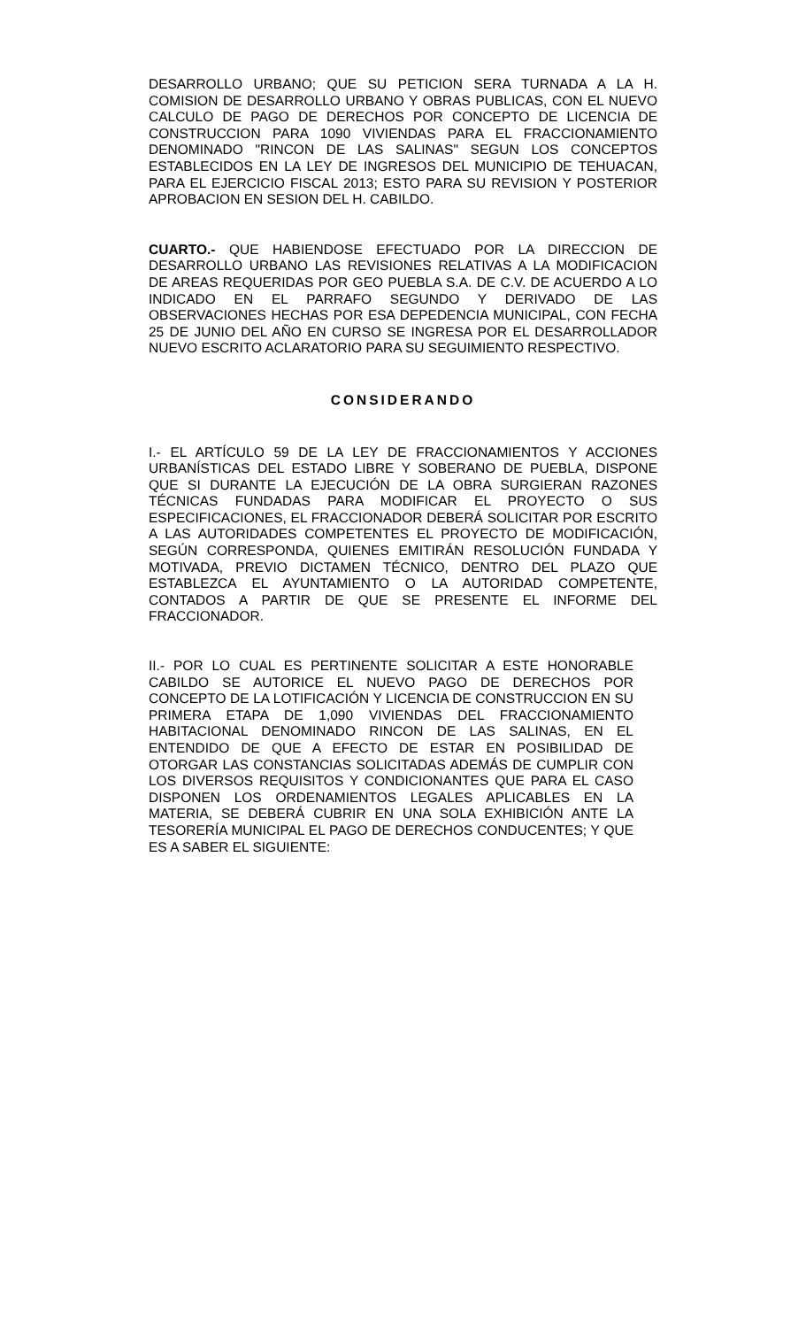DESARROLLO URBANO; QUE SU PETICION SERA TURNADA A LA H. COMISION DE DESARROLLO URBANO Y OBRAS PUBLICAS, CON EL NUEVO CALCULO DE PAGO DE DERECHOS POR CONCEPTO DE LICENCIA DE CONSTRUCCION PARA 1090 VIVIENDAS PARA EL FRACCIONAMIENTO DENOMINADO "RINCON DE LAS SALINAS" SEGUN LOS CONCEPTOS ESTABLECIDOS EN LA LEY DE INGRESOS DEL MUNICIPIO DE TEHUACAN, PARA EL EJERCICIO FISCAL 2013; ESTO PARA SU REVISION Y POSTERIOR APROBACION EN SESION DEL H. CABILDO.
CUARTO.- QUE HABIENDOSE EFECTUADO POR LA DIRECCION DE DESARROLLO URBANO LAS REVISIONES RELATIVAS A LA MODIFICACION DE AREAS REQUERIDAS POR GEO PUEBLA S.A. DE C.V. DE ACUERDO A LO INDICADO EN EL PARRAFO SEGUNDO Y DERIVADO DE LAS OBSERVACIONES HECHAS POR ESA DEPEDENCIA MUNICIPAL, CON FECHA 25 DE JUNIO DEL AÑO EN CURSO SE INGRESA POR EL DESARROLLADOR NUEVO ESCRITO ACLARATORIO PARA SU SEGUIMIENTO RESPECTIVO.
CONSIDERANDO
I.- EL ARTÍCULO 59 DE LA LEY DE FRACCIONAMIENTOS Y ACCIONES URBANÍSTICAS DEL ESTADO LIBRE Y SOBERANO DE PUEBLA, DISPONE QUE SI DURANTE LA EJECUCIÓN DE LA OBRA SURGIERAN RAZONES TÉCNICAS FUNDADAS PARA MODIFICAR EL PROYECTO O SUS ESPECIFICACIONES, EL FRACCIONADOR DEBERÁ SOLICITAR POR ESCRITO A LAS AUTORIDADES COMPETENTES EL PROYECTO DE MODIFICACIÓN, SEGÚN CORRESPONDA, QUIENES EMITIRÁN RESOLUCIÓN FUNDADA Y MOTIVADA, PREVIO DICTAMEN TÉCNICO, DENTRO DEL PLAZO QUE ESTABLEZCA EL AYUNTAMIENTO O LA AUTORIDAD COMPETENTE, CONTADOS A PARTIR DE QUE SE PRESENTE EL INFORME DEL FRACCIONADOR.
II.- POR LO CUAL ES PERTINENTE SOLICITAR A ESTE HONORABLE CABILDO SE AUTORICE EL NUEVO PAGO DE DERECHOS POR CONCEPTO DE LA LOTIFICACIÓN Y LICENCIA DE CONSTRUCCION EN SU PRIMERA ETAPA DE 1,090 VIVIENDAS DEL FRACCIONAMIENTO HABITACIONAL DENOMINADO RINCON DE LAS SALINAS, EN EL ENTENDIDO DE QUE A EFECTO DE ESTAR EN POSIBILIDAD DE OTORGAR LAS CONSTANCIAS SOLICITADAS ADEMÁS DE CUMPLIR CON LOS DIVERSOS REQUISITOS Y CONDICIONANTES QUE PARA EL CASO DISPONEN LOS ORDENAMIENTOS LEGALES APLICABLES EN LA MATERIA, SE DEBERÁ CUBRIR EN UNA SOLA EXHIBICIÓN ANTE LA TESORERÍA MUNICIPAL EL PAGO DE DERECHOS CONDUCENTES; Y QUE ES A SABER EL SIGUIENTE: